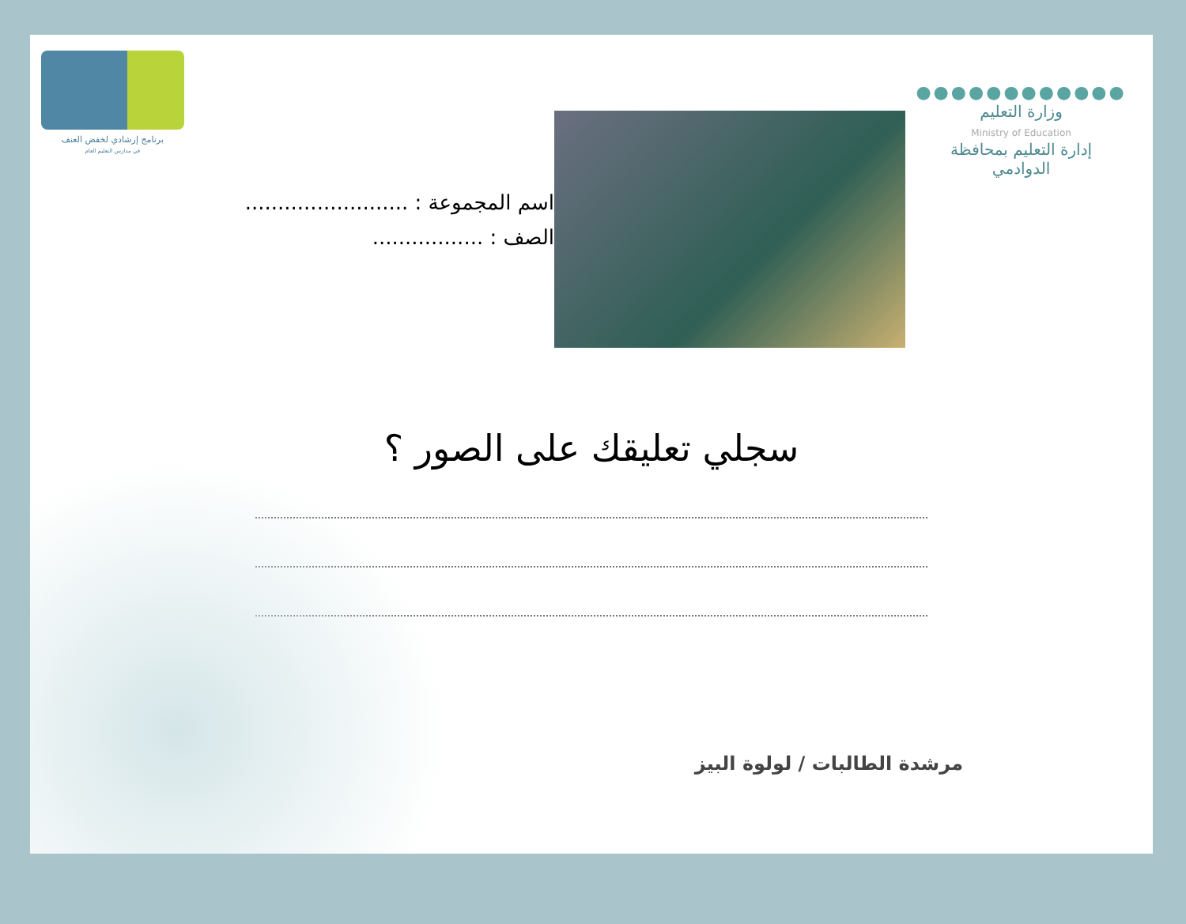برنامج إرشادي لخفض العنف
في مدارس التعليم العام
اسم المجموعة : .........................
الصف : .................
●●●●●●●●●●●●
وزارة التعليم
Ministry of Education
إدارة التعليم بمحافظة
الدوادمي
سجلي تعليقك على الصور ؟
مرشدة الطالبات / لولوة البيز